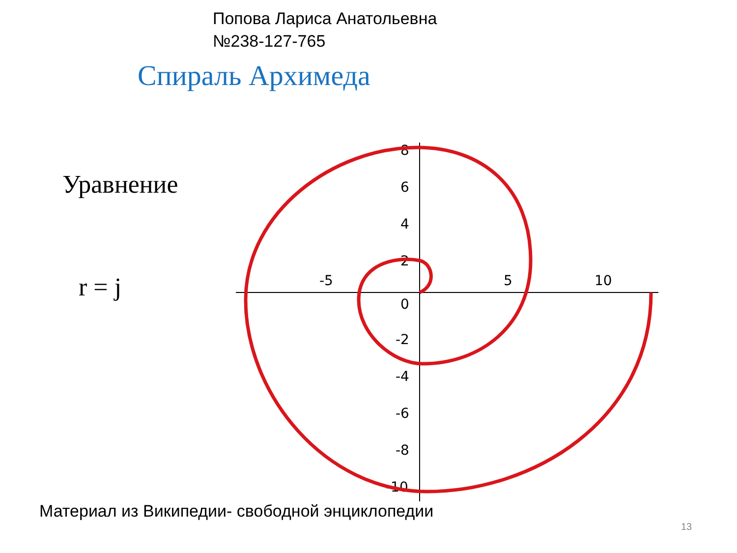Попова Лариса Анатольевна
№238-127-765
Спираль Архимеда
Уравнение
r = j
-5
5
10
8
6
4
2
0
-2
-4
-6
-8
-10
Материал из Википедии- свободной энциклопедии
13